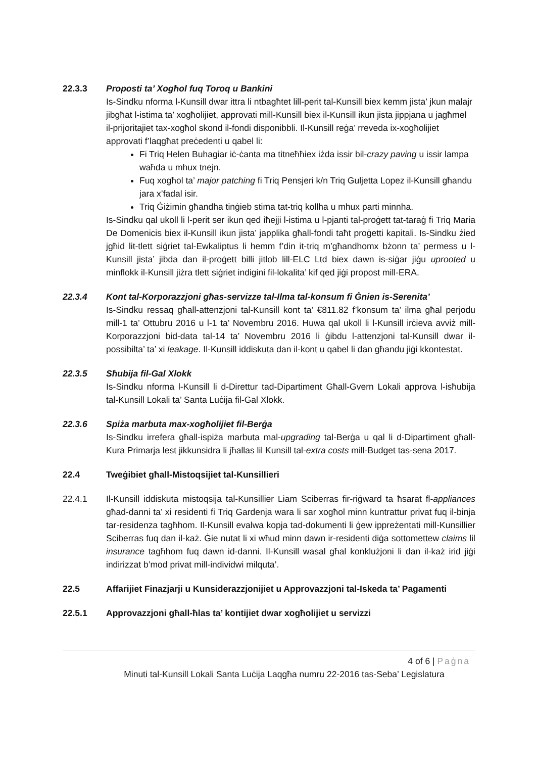22.3.3 Proposti ta’ Xogħol fuq Toroq u Bankini
Is-Sindku nforma l-Kunsill dwar ittra li ntbagħtet lill-perit tal-Kunsill biex kemm jista’ jkun malajr jibgħat l-istima ta’ xogħolijiet, approvati mill-Kunsill biex il-Kunsill ikun jista jippjana u jagħmel il-prijoritajiet tax-xogħol skond il-fondi disponibbli. Il-Kunsill reġa’ rreveda ix-xogħolijiet approvati f’laqgħat preċedenti u qabel li:
Fi Triq Helen Buhagiar iċ-ċanta ma titneħħiex iżda issir bil-crazy paving u issir lampa waħda u mhux tnejn.
Fuq xogħol ta’ major patching fi Triq Pensjeri k/n Triq Guljetta Lopez il-Kunsill għandu jara x’fadal isir.
Triq Ġiżimin għandha tinġieb stima tat-triq kollha u mhux parti minnha.
Is-Sindku qal ukoll li l-perit ser ikun qed iħejji l-istima u l-pjanti tal-proġett tat-taraġ fi Triq Maria De Domenicis biex il-Kunsill ikun jista’ japplika għall-fondi taħt proġetti kapitali. Is-Sindku żied jgħid lit-tlett siġriet tal-Ewkaliptus li hemm f’din it-triq m’għandhomx bżonn ta’ permess u l-Kunsill jista’ jibda dan il-proġett billi jitlob lill-ELC Ltd biex dawn is-siġar jiġu uprooted u minflokk il-Kunsill jiżra tlett siġriet indigini fil-lokalita’ kif qed jiġi propost mill-ERA.
22.3.4 Kont tal-Korporazzjoni għas-servizze tal-Ilma tal-konsum fi Ġnien is-Serenita’
Is-Sindku ressaq għall-attenzjoni tal-Kunsill kont ta’ €811.82 f’konsum ta’ ilma għal perjodu mill-1 ta’ Ottubru 2016 u l-1 ta’ Novembru 2016. Huwa qal ukoll li l-Kunsill irċieva avviż mill-Korporazzjoni bid-data tal-14 ta’ Novembru 2016 li ġibdu l-attenzjoni tal-Kunsill dwar il-possibilta’ ta’ xi leakage. Il-Kunsill iddiskuta dan il-kont u qabel li dan għandu jiġi kkontestat.
22.3.5 Sħubija fil-Gal Xlokk
Is-Sindku nforma l-Kunsill li d-Direttur tad-Dipartiment Għall-Gvern Lokali approva l-isħubija tal-Kunsill Lokali ta’ Santa Luċija fil-Gal Xlokk.
22.3.6 Spiża marbuta max-xogħolijiet fil-Berġa
Is-Sindku irrefera għall-ispiża marbuta mal-upgrading tal-Berġa u qal li d-Dipartiment għall-Kura Primarja lest jikkunsidra li jħallas lil Kunsill tal-extra costs mill-Budget tas-sena 2017.
22.4 Tweġibiet għall-Mistoqsijiet tal-Kunsillieri
22.4.1 Il-Kunsill iddiskuta mistoqsija tal-Kunsillier Liam Sciberras fir-riġward ta ħsarat fl-appliances għad-danni ta’ xi residenti fi Triq Gardenja wara li sar xogħol minn kuntrattur privat fuq il-binja tar-residenza tagħhom. Il-Kunsill evalwa kopja tad-dokumenti li ġew ippreżentati mill-Kunsillier Sciberras fuq dan il-każ. Ġie nutat li xi wħud minn dawn ir-residenti diġa sottomettew claims lil insurance tagħhom fuq dawn id-danni. Il-Kunsill wasal għal konklużjoni li dan il-każ irid jiġi indirizzat b’mod privat mill-individwi milquta’.
22.5 Affarijiet Finazjarji u Kunsiderazzjonijiet u Approvazzjoni tal-Iskeda ta’ Pagamenti
22.5.1 Approvazzjoni għall-ħlas ta’ kontijiet dwar xogħolijiet u servizzi
4 of 6 | Paġna
Minuti tal-Kunsill Lokali Santa Luċija Laqgħa numru 22-2016 tas-Seba’ Legislatura